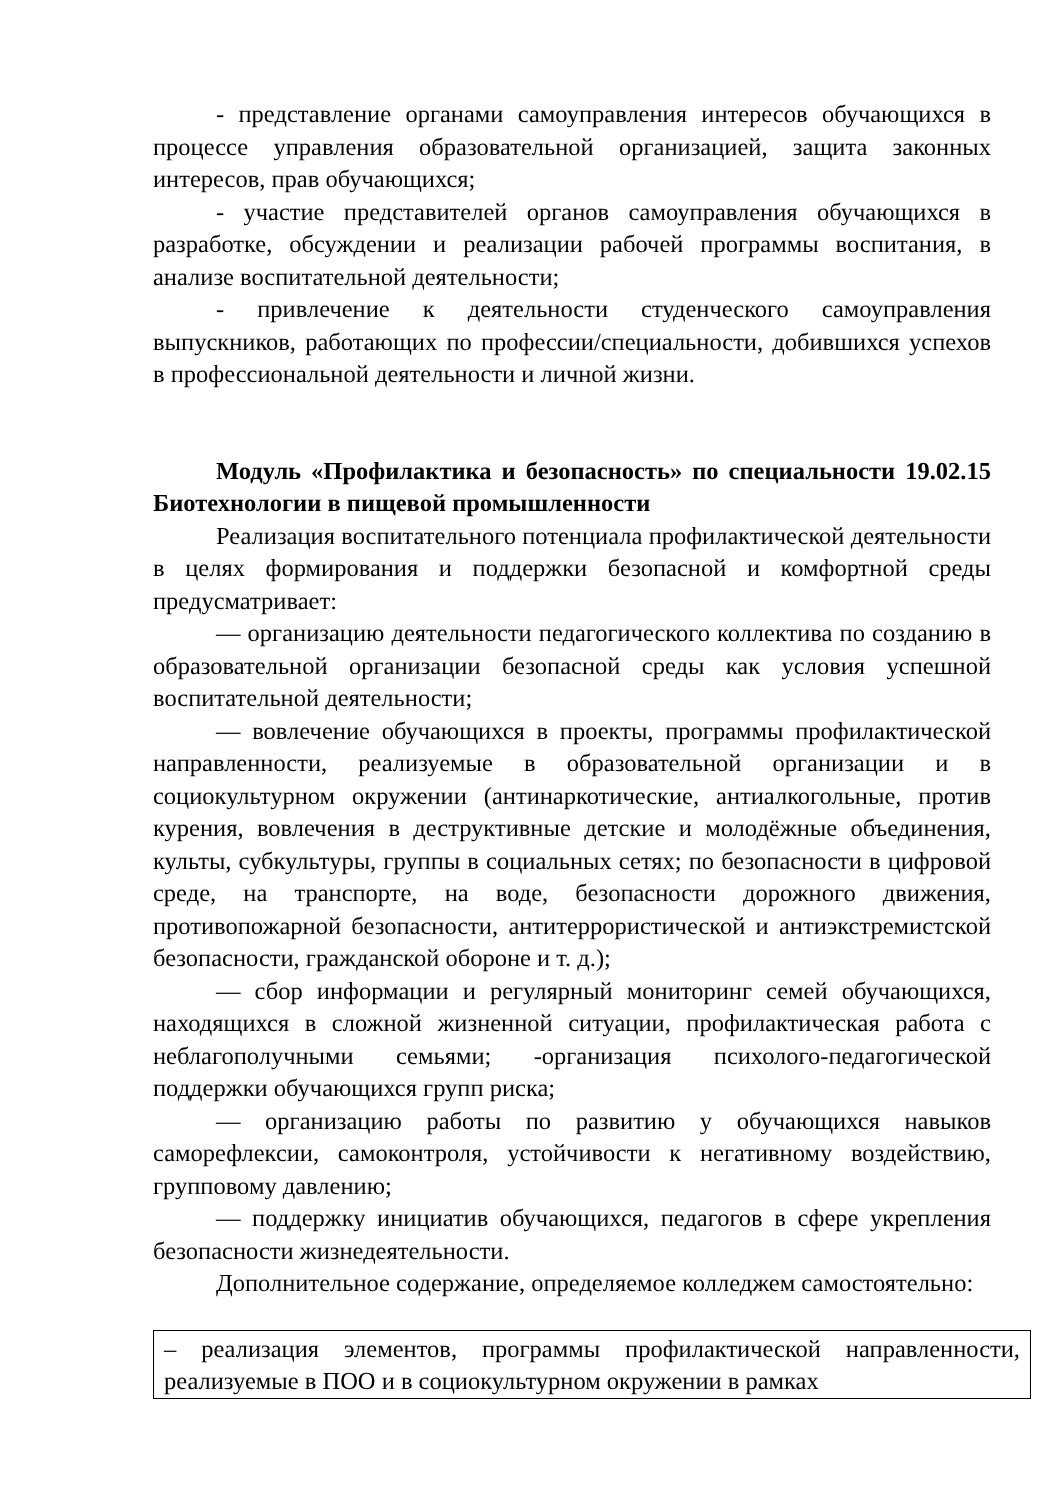- представление органами самоуправления интересов обучающихся в процессе управления образовательной организацией, защита законных интересов, прав обучающихся;
- участие представителей органов самоуправления обучающихся в разработке, обсуждении и реализации рабочей программы воспитания, в анализе воспитательной деятельности;
- привлечение к деятельности студенческого самоуправления выпускников, работающих по профессии/специальности, добившихся успехов в профессиональной деятельности и личной жизни.
Модуль «Профилактика и безопасность» по специальности 19.02.15 Биотехнологии в пищевой промышленности
Реализация воспитательного потенциала профилактической деятельности в целях формирования и поддержки безопасной и комфортной среды предусматривает:
— организацию деятельности педагогического коллектива по созданию в образовательной организации безопасной среды как условия успешной воспитательной деятельности;
— вовлечение обучающихся в проекты, программы профилактической направленности, реализуемые в образовательной организации и в социокультурном окружении (антинаркотические, антиалкогольные, против курения, вовлечения в деструктивные детские и молодёжные объединения, культы, субкультуры, группы в социальных сетях; по безопасности в цифровой среде, на транспорте, на воде, безопасности дорожного движения, противопожарной безопасности, антитеррористической и антиэкстремистской безопасности, гражданской обороне и т. д.);
— сбор информации и регулярный мониторинг семей обучающихся, находящихся в сложной жизненной ситуации, профилактическая работа с неблагополучными семьями; -организация психолого-педагогической поддержки обучающихся групп риска;
— организацию работы по развитию у обучающихся навыков саморефлексии, самоконтроля, устойчивости к негативному воздействию, групповому давлению;
— поддержку инициатив обучающихся, педагогов в сфере укрепления безопасности жизнедеятельности.
Дополнительное содержание, определяемое колледжем самостоятельно:
– реализация элементов, программы профилактической направленности, реализуемые в ПОО и в социокультурном окружении в рамках